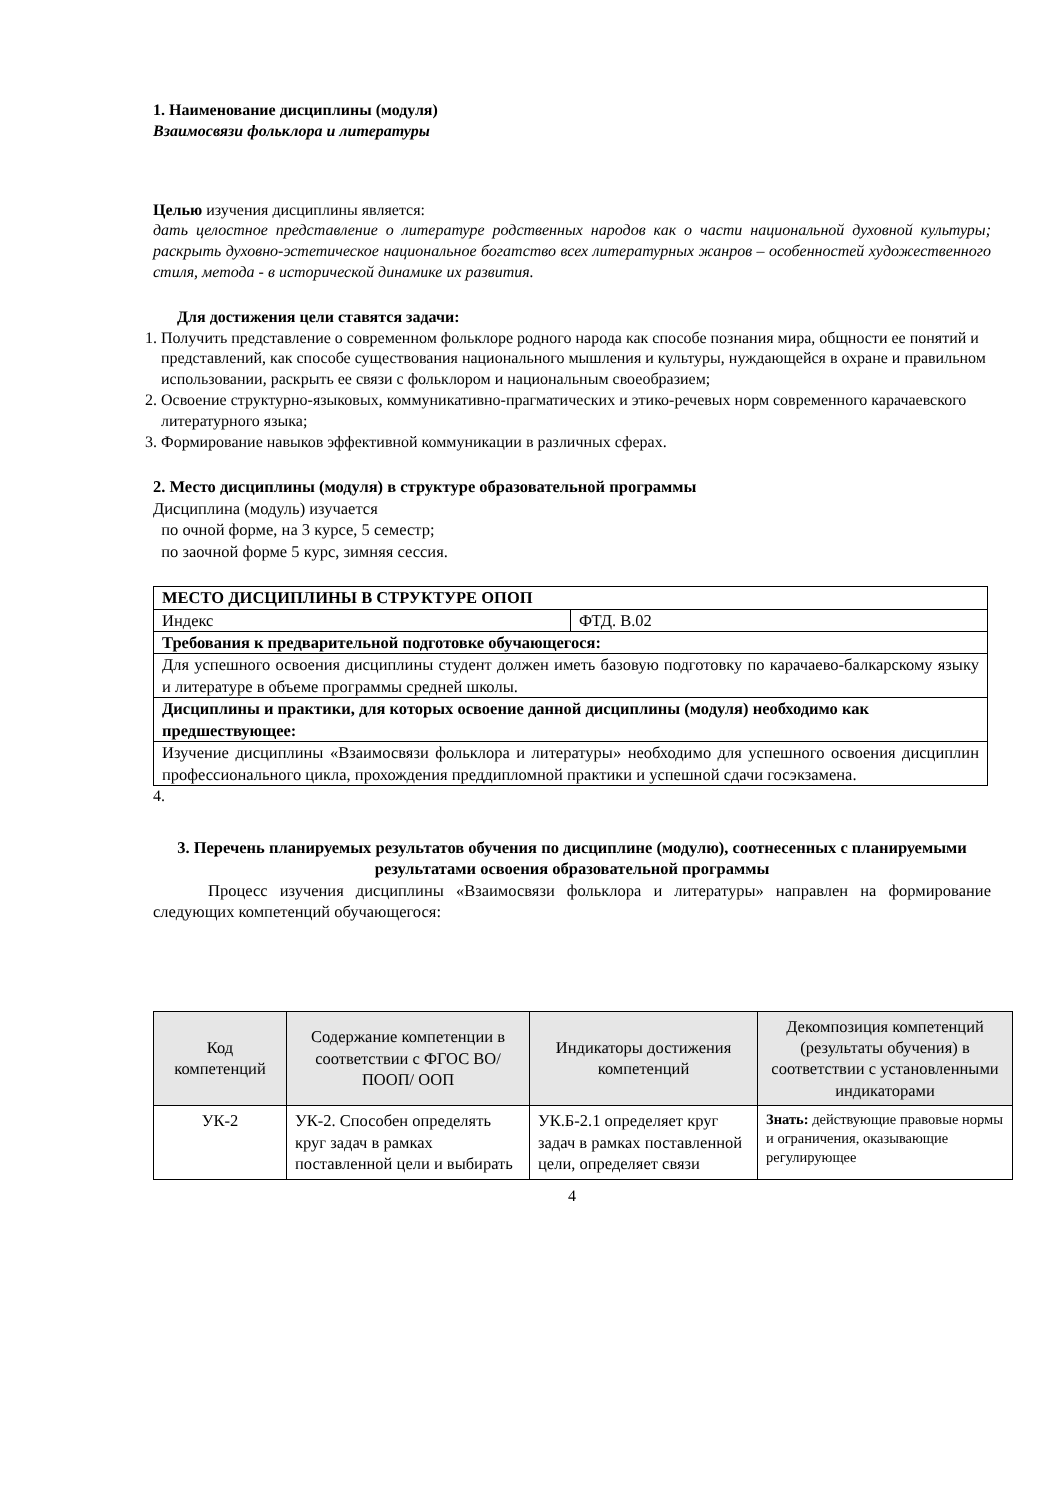1. Наименование дисциплины (модуля)
Взаимосвязи фольклора и литературы
Целью изучения дисциплины является:
дать целостное представление о литературе родственных народов как о части национальной духовной культуры; раскрыть духовно-эстетическое национальное богатство всех литературных жанров – особенностей художественного стиля, метода - в исторической динамике их развития.
Для достижения цели ставятся задачи:
1. Получить представление о современном фольклоре родного народа как способе познания мира, общности ее понятий и представлений, как способе существования национального мышления и культуры, нуждающейся в охране и правильном использовании, раскрыть ее связи с фольклором и национальным своеобразием;
2. Освоение структурно-языковых, коммуникативно-прагматических и этико-речевых норм современного карачаевского литературного языка;
3. Формирование навыков эффективной коммуникации в различных сферах.
2. Место дисциплины (модуля) в структуре образовательной программы
Дисциплина (модуль) изучается
по очной форме, на 3 курсе, 5 семестр;
по заочной форме 5 курс, зимняя сессия.
| МЕСТО ДИСЦИПЛИНЫ В СТРУКТУРЕ ОПОП | |
| Индекс | ФТД. В.02 |
| Требования к предварительной подготовке обучающегося: | |
| Для успешного освоения дисциплины студент должен иметь базовую подготовку по карачаево-балкарскому языку и литературе в объеме программы средней школы. | |
| Дисциплины и практики, для которых освоение данной дисциплины (модуля) необходимо как предшествующее: | |
| Изучение дисциплины «Взаимосвязи фольклора и литературы» необходимо для успешного освоения дисциплин профессионального цикла, прохождения преддипломной практики и успешной сдачи госэкзамена. | |
4.
3. Перечень планируемых результатов обучения по дисциплине (модулю), соотнесенных с планируемыми результатами освоения образовательной программы
Процесс изучения дисциплины «Взаимосвязи фольклора и литературы» направлен на формирование следующих компетенций обучающегося:
| Код компетенций | Содержание компетенции в соответствии с ФГОС ВО/ ПООП/ ООП | Индикаторы достижения компетенций | Декомпозиция компетенций (результаты обучения) в соответствии с установленными индикаторами |
| --- | --- | --- | --- |
| УК-2 | УК-2. Способен определять круг задач в рамках поставленной цели и выбирать | УК.Б-2.1 определяет круг задач в рамках поставленной цели, определяет связи | Знать: действующие правовые нормы и ограничения, оказывающие регулирующее |
4